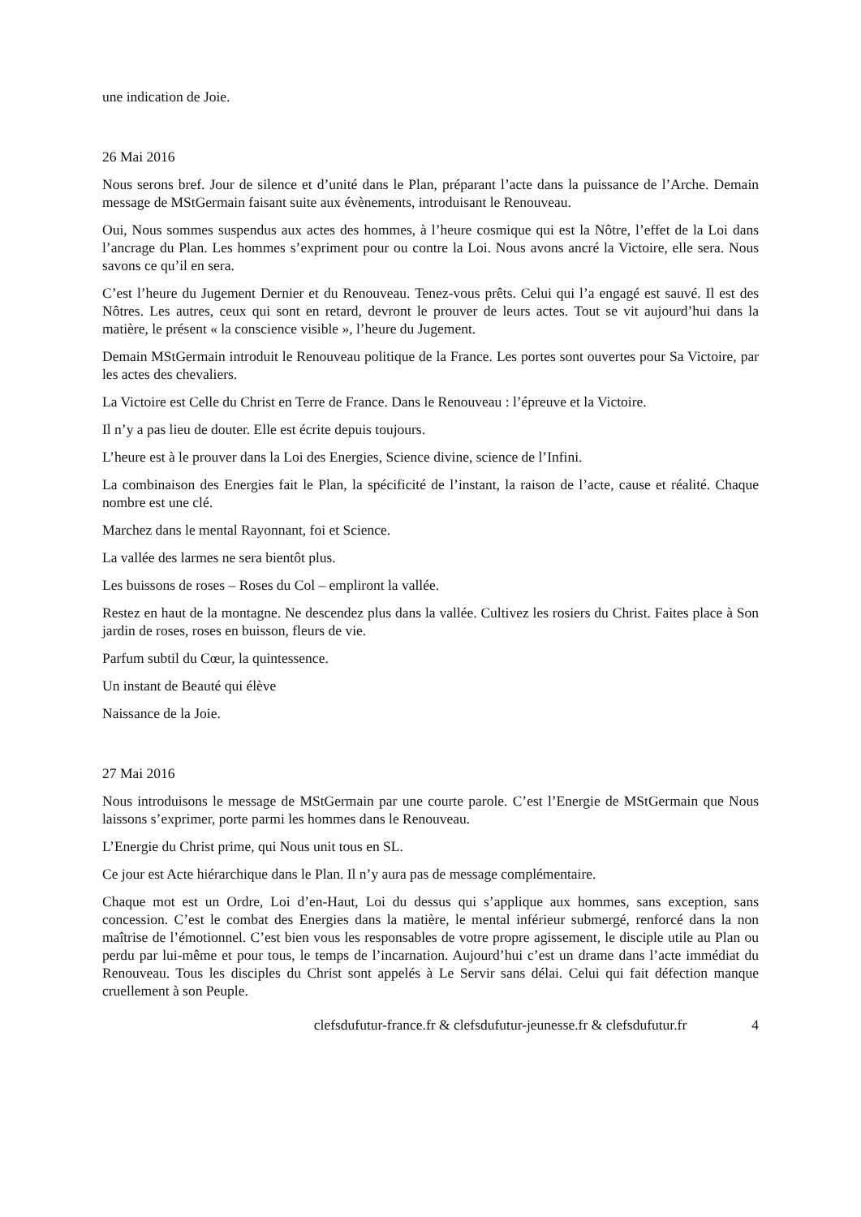une indication de Joie.
26 Mai 2016
Nous serons bref. Jour de silence et d’unité dans le Plan, préparant l’acte dans la puissance de l’Arche. Demain message de MStGermain faisant suite aux évènements, introduisant le Renouveau.
Oui, Nous sommes suspendus aux actes des hommes, à l’heure cosmique qui est la Nôtre, l’effet de la Loi dans l’ancrage du Plan. Les hommes s’expriment pour ou contre la Loi. Nous avons ancré la Victoire, elle sera. Nous savons ce qu’il en sera.
C’est l’heure du Jugement Dernier et du Renouveau. Tenez-vous prêts. Celui qui l’a engagé est sauvé. Il est des Nôtres. Les autres, ceux qui sont en retard, devront le prouver de leurs actes. Tout se vit aujourd’hui dans la matière, le présent « la conscience visible », l’heure du Jugement.
Demain MStGermain introduit le Renouveau politique de la France. Les portes sont ouvertes pour Sa Victoire, par les actes des chevaliers.
La Victoire est Celle du Christ en Terre de France. Dans le Renouveau : l’épreuve et la Victoire.
Il n’y a pas lieu de douter. Elle est écrite depuis toujours.
L’heure est à le prouver dans la Loi des Energies, Science divine, science de l’Infini.
La combinaison des Energies fait le Plan, la spécificité de l’instant, la raison de l’acte, cause et réalité. Chaque nombre est une clé.
Marchez dans le mental Rayonnant, foi et Science.
La vallée des larmes ne sera bientôt plus.
Les buissons de roses – Roses du Col – empliront la vallée.
Restez en haut de la montagne. Ne descendez plus dans la vallée. Cultivez les rosiers du Christ. Faites place à Son jardin de roses, roses en buisson, fleurs de vie.
Parfum subtil du Cœur, la quintessence.
Un instant de Beauté qui élève
Naissance de la Joie.
27 Mai 2016
Nous introduisons le message de MStGermain par une courte parole. C’est l’Energie de MStGermain que Nous laissons s’exprimer, porte parmi les hommes dans le Renouveau.
L’Energie du Christ prime, qui Nous unit tous en SL.
Ce jour est Acte hiérarchique dans le Plan. Il n’y aura pas de message complémentaire.
Chaque mot est un Ordre, Loi d’en-Haut, Loi du dessus qui s’applique aux hommes, sans exception, sans concession. C’est le combat des Energies dans la matière, le mental inférieur submergé, renforcé dans la non maîtrise de l’émotionnel. C’est bien vous les responsables de votre propre agissement, le disciple utile au Plan ou perdu par lui-même et pour tous, le temps de l’incarnation. Aujourd’hui c’est un drame dans l’acte immédiat du Renouveau. Tous les disciples du Christ sont appelés à Le Servir sans délai. Celui qui fait défection manque cruellement à son Peuple.
clefsdufutur-france.fr & clefsdufutur-jeunesse.fr & clefsdufutur.fr 4